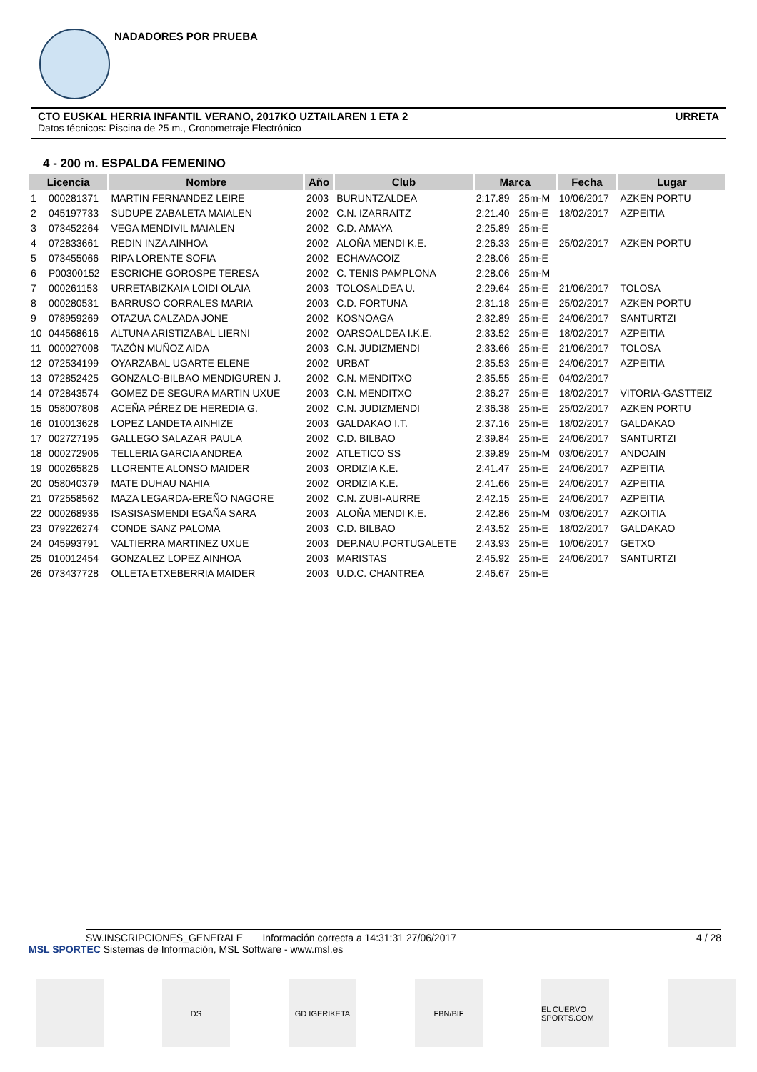NADADORES POR PRUEBA
URRETA CTO EUSKAL HERRIA INFANTIL VERANO, 2017KO UZTAILAREN 1 ETA 2
Datos técnicos: Piscina de 25 m., Cronometraje Electrónico
4 - 200 m. ESPALDA FEMENINO
| Licencia | | Nombre | Año | Club | Marca | | Fecha | Lugar |
| --- | --- | --- | --- | --- | --- | --- | --- | --- |
| 1 | 000281371 | MARTIN FERNANDEZ LEIRE | 2003 | BURUNTZALDEA | 2:17.89 | 25m-M | 10/06/2017 | AZKEN PORTU |
| 2 | 045197733 | SUDUPE ZABALETA MAIALEN | 2002 | C.N. IZARRAITZ | 2:21.40 | 25m-E | 18/02/2017 | AZPEITIA |
| 3 | 073452264 | VEGA MENDIVIL MAIALEN | 2002 | C.D. AMAYA | 2:25.89 | 25m-E | | |
| 4 | 072833661 | REDIN INZA AINHOA | 2002 | ALOÑA MENDI K.E. | 2:26.33 | 25m-E | 25/02/2017 | AZKEN PORTU |
| 5 | 073455066 | RIPA LORENTE SOFIA | 2002 | ECHAVACOIZ | 2:28.06 | 25m-E | | |
| 6 | P00300152 | ESCRICHE GOROSPE TERESA | 2002 | C. TENIS PAMPLONA | 2:28.06 | 25m-M | | |
| 7 | 000261153 | URRETABIZKAIA LOIDI OLAIA | 2003 | TOLOSALDEA U. | 2:29.64 | 25m-E | 21/06/2017 | TOLOSA |
| 8 | 000280531 | BARRUSO CORRALES MARIA | 2003 | C.D. FORTUNA | 2:31.18 | 25m-E | 25/02/2017 | AZKEN PORTU |
| 9 | 078959269 | OTAZUA CALZADA JONE | 2002 | KOSNOAGA | 2:32.89 | 25m-E | 24/06/2017 | SANTURTZI |
| 10 | 044568616 | ALTUNA ARISTIZABAL LIERNI | 2002 | OARSOALDEA I.K.E. | 2:33.52 | 25m-E | 18/02/2017 | AZPEITIA |
| 11 | 000027008 | TAZÓN MUÑOZ AIDA | 2003 | C.N. JUDIZMENDI | 2:33.66 | 25m-E | 21/06/2017 | TOLOSA |
| 12 | 072534199 | OYARZABAL UGARTE ELENE | 2002 | URBAT | 2:35.53 | 25m-E | 24/06/2017 | AZPEITIA |
| 13 | 072852425 | GONZALO-BILBAO MENDIGUREN J. | 2002 | C.N. MENDITXO | 2:35.55 | 25m-E | 04/02/2017 | |
| 14 | 072843574 | GOMEZ DE SEGURA MARTIN UXUE | 2003 | C.N. MENDITXO | 2:36.27 | 25m-E | 18/02/2017 | VITORIA-GASTTEIZ |
| 15 | 058007808 | ACEÑA PÉREZ DE HEREDIA G. | 2002 | C.N. JUDIZMENDI | 2:36.38 | 25m-E | 25/02/2017 | AZKEN PORTU |
| 16 | 010013628 | LOPEZ LANDETA AINHIZE | 2003 | GALDAKAO I.T. | 2:37.16 | 25m-E | 18/02/2017 | GALDAKAO |
| 17 | 002727195 | GALLEGO SALAZAR PAULA | 2002 | C.D. BILBAO | 2:39.84 | 25m-E | 24/06/2017 | SANTURTZI |
| 18 | 000272906 | TELLERIA GARCIA ANDREA | 2002 | ATLETICO SS | 2:39.89 | 25m-M | 03/06/2017 | ANDOAIN |
| 19 | 000265826 | LLORENTE ALONSO MAIDER | 2003 | ORDIZIA K.E. | 2:41.47 | 25m-E | 24/06/2017 | AZPEITIA |
| 20 | 058040379 | MATE DUHAU NAHIA | 2002 | ORDIZIA K.E. | 2:41.66 | 25m-E | 24/06/2017 | AZPEITIA |
| 21 | 072558562 | MAZA LEGARDA-EREÑO NAGORE | 2002 | C.N. ZUBI-AURRE | 2:42.15 | 25m-E | 24/06/2017 | AZPEITIA |
| 22 | 000268936 | ISASISASMENDI EGAÑA SARA | 2003 | ALOÑA MENDI K.E. | 2:42.86 | 25m-M | 03/06/2017 | AZKOITIA |
| 23 | 079226274 | CONDE SANZ PALOMA | 2003 | C.D. BILBAO | 2:43.52 | 25m-E | 18/02/2017 | GALDAKAO |
| 24 | 045993791 | VALTIERRA MARTINEZ UXUE | 2003 | DEP.NAU.PORTUGALETE | 2:43.93 | 25m-E | 10/06/2017 | GETXO |
| 25 | 010012454 | GONZALEZ LOPEZ AINHOA | 2003 | MARISTAS | 2:45.92 | 25m-E | 24/06/2017 | SANTURTZI |
| 26 | 073437728 | OLLETA ETXEBERRIA MAIDER | 2003 | U.D.C. CHANTREA | 2:46.67 | 25m-E | | |
SW.INSCRIPCIONES_GENERALE Información correcta a 14:31:31 27/06/2017 4 / 28
MSL SPORTEC Sistemas de Información, MSL Software - www.msl.es
DS GD IGERIKETA FBN/BIF EL CUERVO SPORTS.COM